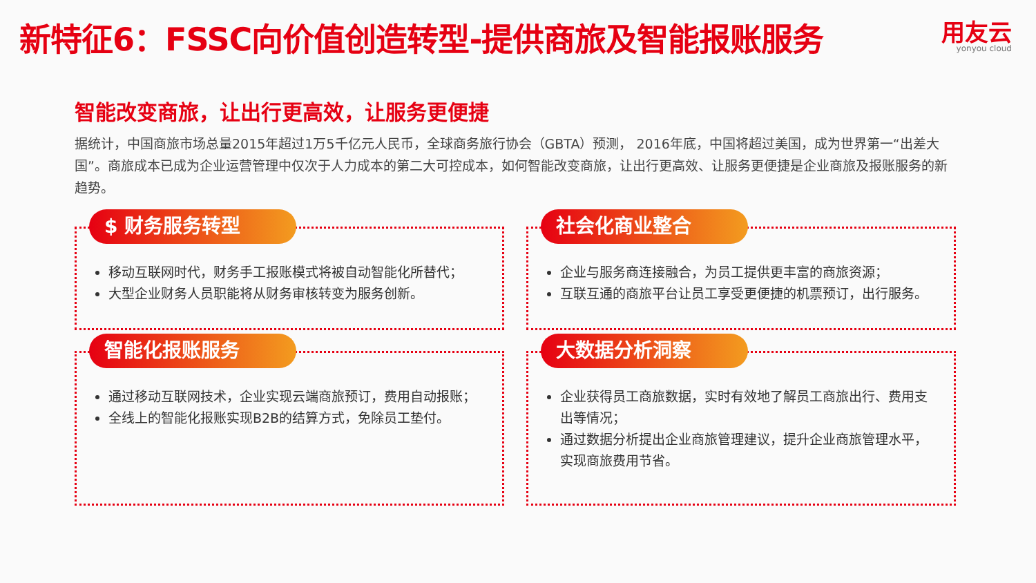新特征6：FSSC向价值创造转型-提供商旅及智能报账服务
用友云
yonyou cloud
智能改变商旅，让出行更高效，让服务更便捷
据统计，中国商旅市场总量2015年超过1万5千亿元人民币，全球商务旅行协会（GBTA）预测， 2016年底，中国将超过美国，成为世界第一“出差大国”。商旅成本已成为企业运营管理中仅次于人力成本的第二大可控成本，如何智能改变商旅，让出行更高效、让服务更便捷是企业商旅及报账服务的新趋势。
$ 财务服务转型
移动互联网时代，财务手工报账模式将被自动智能化所替代；
大型企业财务人员职能将从财务审核转变为服务创新。
社会化商业整合
企业与服务商连接融合，为员工提供更丰富的商旅资源；
互联互通的商旅平台让员工享受更便捷的机票预订，出行服务。
智能化报账服务
通过移动互联网技术，企业实现云端商旅预订，费用自动报账；
全线上的智能化报账实现B2B的结算方式，免除员工垫付。
大数据分析洞察
企业获得员工商旅数据，实时有效地了解员工商旅出行、费用支出等情况；
通过数据分析提出企业商旅管理建议，提升企业商旅管理水平，实现商旅费用节省。